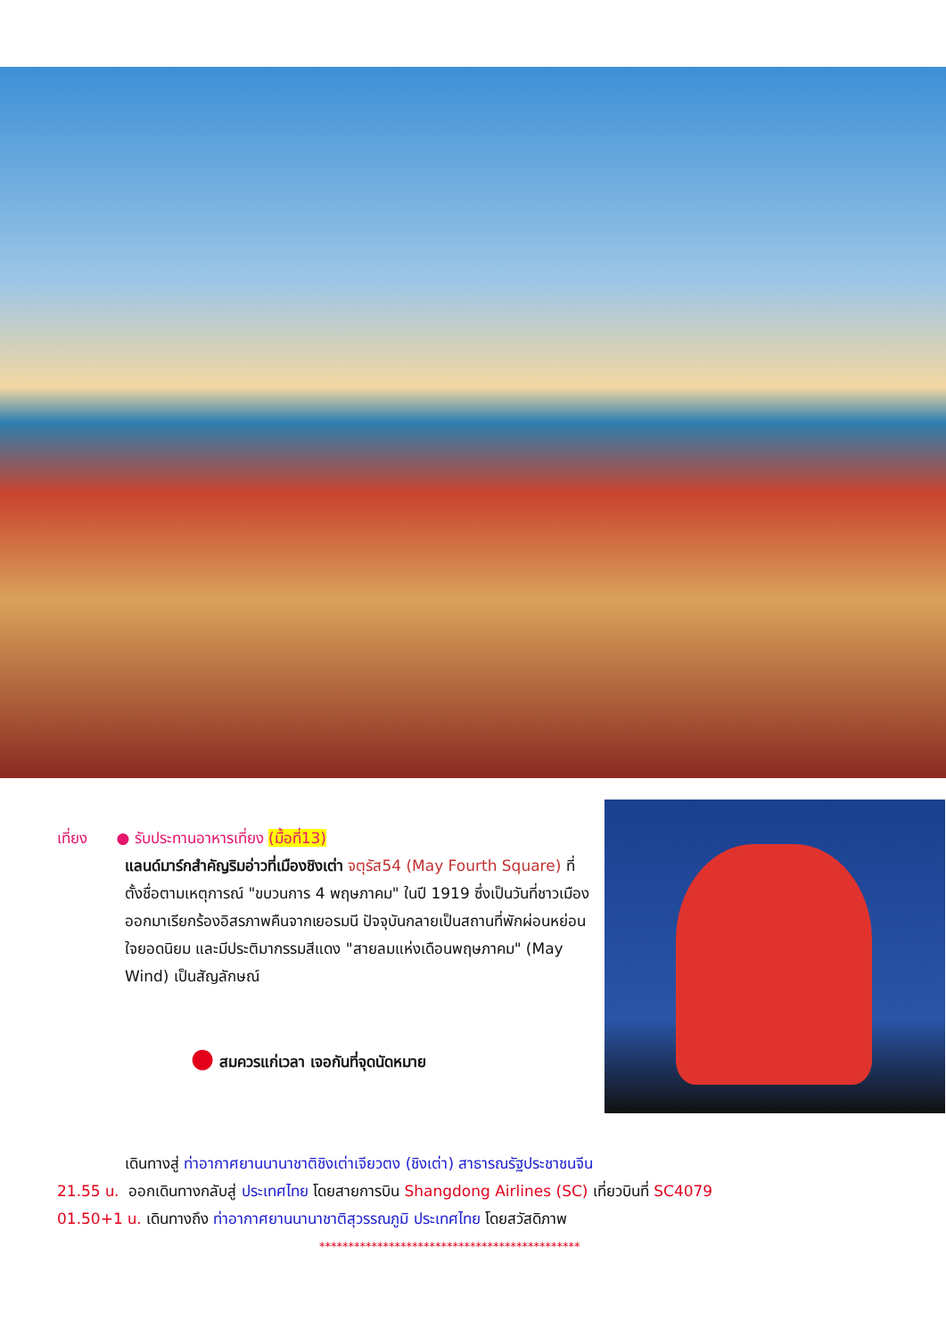เที่ยง ● รับประทานอาหารเที่ยง (มื้อที่13)
แลนด์มาร์กสำคัญริมอ่าวที่เมืองชิงเต่า จตุรัส54 (May Fourth Square) ที่ตั้งชื่อตามเหตุการณ์ "ขบวนการ 4 พฤษภาคม" ในปี 1919 ซึ่งเป็นวันที่ชาวเมืองออกมาเรียกร้องอิสรภาพคืนจากเยอรมนี ปัจจุบันกลายเป็นสถานที่พักผ่อนหย่อนใจยอดนิยม และมีประติมากรรมสีแดง "สายลมแห่งเดือนพฤษภาคม" (May Wind) เป็นสัญลักษณ์
● สมควรแก่เวลา เจอกันที่จุดนัดหมาย
เดินทางสู่ ท่าอากาศยานนานาชาติชิงเต่าเจียวตง (ชิงเต่า) สาธารณรัฐประชาชนจีน
21.55 น. ออกเดินทางกลับสู่ ประเทศไทย โดยสายการบิน Shangdong Airlines (SC) เที่ยวบินที่ SC4079
01.50+1 น. เดินทางถึง ท่าอากาศยานนานาชาติสุวรรณภูมิ ประเทศไทย โดยสวัสดิภาพ
*********************************************